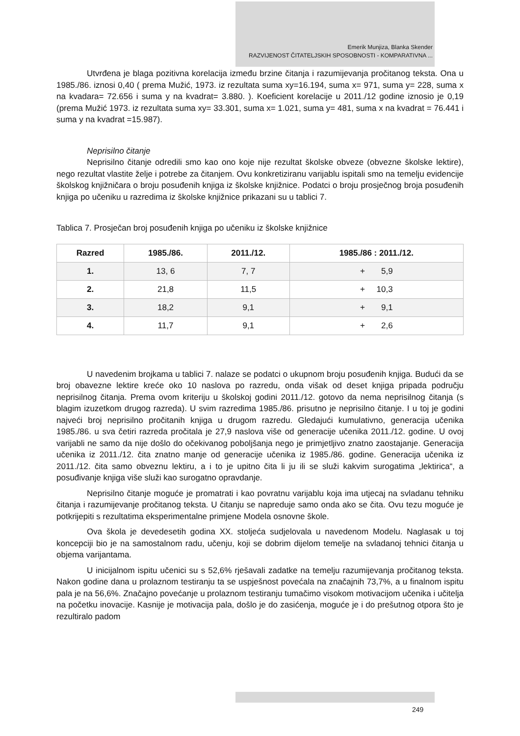Emerik Munjiza, Blanka Skender
RAZVIJENOST ČITATELJSKIH SPOSOBNOSTI - KOMPARATIVNA ...
Utvrđena je blaga pozitivna korelacija između brzine čitanja i razumijevanja pročitanog teksta. Ona u 1985./86. iznosi 0,40 ( prema Mužić, 1973. iz rezultata suma xy=16.194, suma x= 971, suma y= 228, suma x na kvadara= 72.656 i suma y na kvadrat= 3.880. ). Koeficient korelacije u 2011./12 godine iznosio je 0,19 (prema Mužić 1973. iz rezultata suma xy= 33.301, suma x= 1.021, suma y= 481, suma x na kvadrat = 76.441 i suma y na kvadrat =15.987).
Neprisilno čitanje
Neprisilno čitanje odredili smo kao ono koje nije rezultat školske obveze (obvezne školske lektire), nego rezultat vlastite želje i potrebe za čitanjem. Ovu konkretiziranu varijablu ispitali smo na temelju evidencije školskog knjižničara o broju posuđenih knjiga iz školske knjižnice. Podatci o broju prosječnog broja posuđenih knjiga po učeniku u razredima iz školske knjižnice prikazani su u tablici 7.
Tablica 7. Prosječan broj posuđenih knjiga po učeniku iz školske knjižnice
| Razred | 1985./86. | 2011./12. | 1985./86 : 2011./12. |
| --- | --- | --- | --- |
| 1. | 13, 6 | 7, 7 | + 5,9 |
| 2. | 21,8 | 11,5 | + 10,3 |
| 3. | 18,2 | 9,1 | + 9,1 |
| 4. | 11,7 | 9,1 | + 2,6 |
U navedenim brojkama u tablici 7. nalaze se podatci o ukupnom broju posuđenih knjiga. Budući da se broj obavezne lektire kreće oko 10 naslova po razredu, onda višak od deset knjiga pripada području neprisilnog čitanja. Prema ovom kriteriju u školskoj godini 2011./12. gotovo da nema neprisilnog čitanja (s blagim izuzetkom drugog razreda). U svim razredima 1985./86. prisutno je neprisilno čitanje. I u toj je godini najveći broj neprisilno pročitanih knjiga u drugom razredu. Gledajući kumulativno, generacija učenika 1985./86. u sva četiri razreda pročitala je 27,9 naslova više od generacije učenika 2011./12. godine. U ovoj varijabli ne samo da nije došlo do očekivanog poboljšanja nego je primjetljivo znatno zaostajanje. Generacija učenika iz 2011./12. čita znatno manje od generacije učenika iz 1985./86. godine. Generacija učenika iz 2011./12. čita samo obveznu lektiru, a i to je upitno čita li ju ili se služi kakvim surogatima „lektirica“, a posuđivanje knjiga više služi kao surogatno opravdanje.
Neprisilno čitanje moguće je promatrati i kao povratnu varijablu koja ima utjecaj na svladanu tehniku čitanja i razumijevanje pročitanog teksta. U čitanju se napreduje samo onda ako se čita. Ovu tezu moguće je potkrijepiti s rezultatima eksperimentalne primjene Modela osnovne škole.
Ova škola je devedesetih godina XX. stoljeća sudjelovala u navedenom Modelu. Naglasak u toj koncepciji bio je na samostalnom radu, učenju, koji se dobrim dijelom temelje na svladanoj tehnici čitanja u objema varijantama.
U inicijalnom ispitu učenici su s 52,6% rješavali zadatke na temelju razumijevanja pročitanog teksta. Nakon godine dana u prolaznom testiranju ta se uspješnost povećala na značajnih 73,7%, a u finalnom ispitu pala je na 56,6%. Značajno povećanje u prolaznom testiranju tumačimo visokom motivacijom učenika i učitelja na početku inovacije. Kasnije je motivacija pala, došlo je do zasićenja, moguće je i do prešutnog otpora što je rezultiralo padom
249